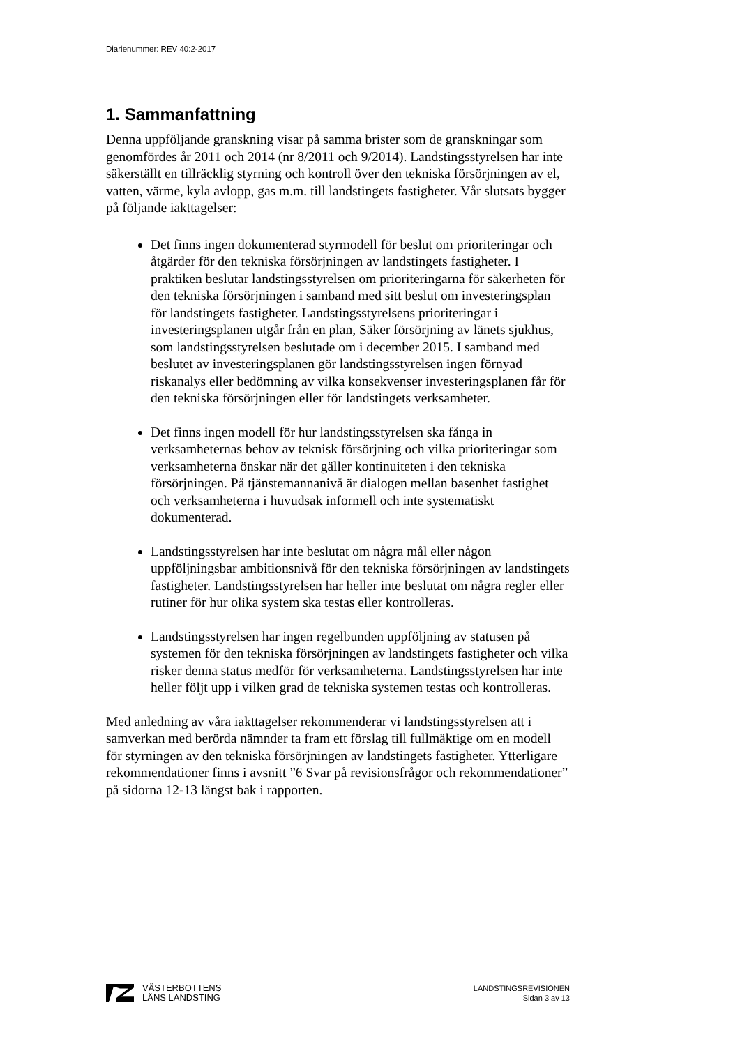Diarienummer: REV 40:2-2017
1. Sammanfattning
Denna uppföljande granskning visar på samma brister som de granskningar som genomfördes år 2011 och 2014 (nr 8/2011 och 9/2014). Landstingsstyrelsen har inte säkerställt en tillräcklig styrning och kontroll över den tekniska försörjningen av el, vatten, värme, kyla avlopp, gas m.m. till landstingets fastigheter. Vår slutsats bygger på följande iakttagelser:
Det finns ingen dokumenterad styrmodell för beslut om prioriteringar och åtgärder för den tekniska försörjningen av landstingets fastigheter. I praktiken beslutar landstingsstyrelsen om prioriteringarna för säkerheten för den tekniska försörjningen i samband med sitt beslut om investeringsplan för landstingets fastigheter. Landstingsstyrelsens prioriteringar i investeringsplanen utgår från en plan, Säker försörjning av länets sjukhus, som landstingsstyrelsen beslutade om i december 2015. I samband med beslutet av investeringsplanen gör landstingsstyrelsen ingen förnyad riskanalys eller bedömning av vilka konsekvenser investeringsplanen får för den tekniska försörjningen eller för landstingets verksamheter.
Det finns ingen modell för hur landstingsstyrelsen ska fånga in verksamheternas behov av teknisk försörjning och vilka prioriteringar som verksamheterna önskar när det gäller kontinuiteten i den tekniska försörjningen. På tjänstemannanivå är dialogen mellan basenhet fastighet och verksamheterna i huvudsak informell och inte systematiskt dokumenterad.
Landstingsstyrelsen har inte beslutat om några mål eller någon uppföljningsbar ambitionsnivå för den tekniska försörjningen av landstingets fastigheter. Landstingsstyrelsen har heller inte beslutat om några regler eller rutiner för hur olika system ska testas eller kontrolleras.
Landstingsstyrelsen har ingen regelbunden uppföljning av statusen på systemen för den tekniska försörjningen av landstingets fastigheter och vilka risker denna status medför för verksamheterna. Landstingsstyrelsen har inte heller följt upp i vilken grad de tekniska systemen testas och kontrolleras.
Med anledning av våra iakttagelser rekommenderar vi landstingsstyrelsen att i samverkan med berörda nämnder ta fram ett förslag till fullmäktige om en modell för styrningen av den tekniska försörjningen av landstingets fastigheter. Ytterligare rekommendationer finns i avsnitt ”6 Svar på revisionsfrågor och rekommendationer” på sidorna 12-13 längst bak i rapporten.
VÄSTERBOTTENS
LÄNS LANDSTING
LANDSTINGSREVISIONEN
Sidan 3 av 13